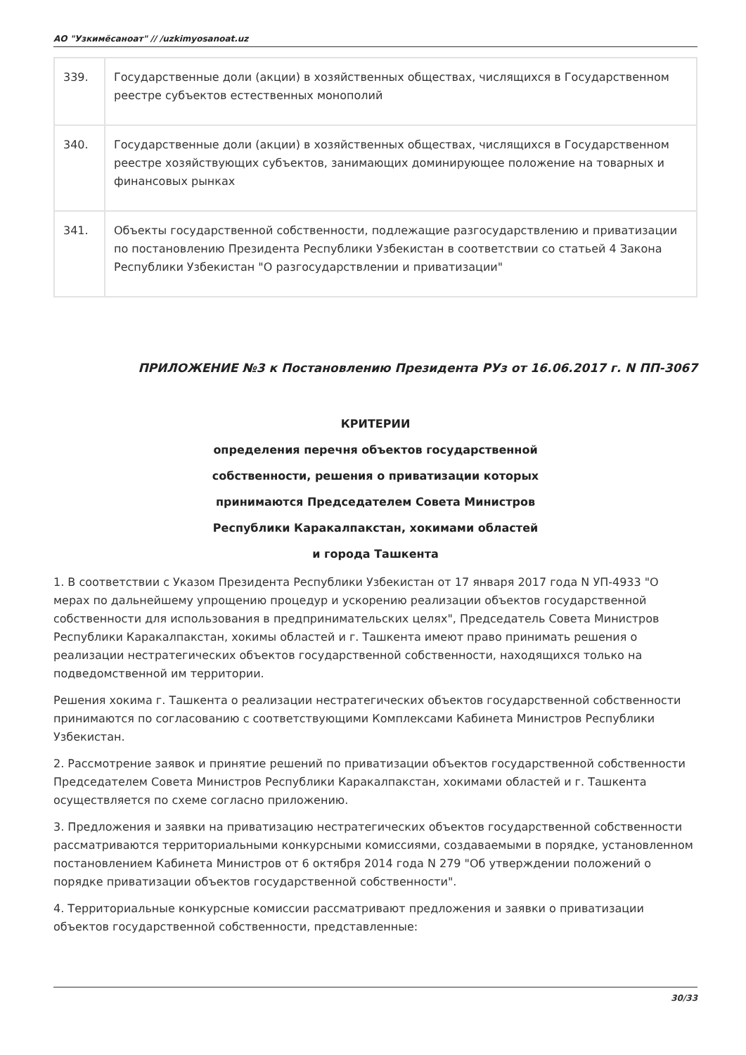АО "Узкимёсаноат" // /uzkimyosanoat.uz
| 339. | Государственные доли (акции) в хозяйственных обществах, числящихся в Государственном реестре субъектов естественных монополий |
| 340. | Государственные доли (акции) в хозяйственных обществах, числящихся в Государственном реестре хозяйствующих субъектов, занимающих доминирующее положение на товарных и финансовых рынках |
| 341. | Объекты государственной собственности, подлежащие разгосударствлению и приватизации по постановлению Президента Республики Узбекистан в соответствии со статьей 4 Закона Республики Узбекистан "О разгосударствлении и приватизации" |
ПРИЛОЖЕНИЕ №3 к Постановлению Президента РУз от 16.06.2017 г. N ПП-3067
КРИТЕРИИ
определения перечня объектов государственной
собственности, решения о приватизации которых
принимаются Председателем Совета Министров
Республики Каракалпакстан, хокимами областей
и города Ташкента
1. В соответствии с Указом Президента Республики Узбекистан от 17 января 2017 года N УП-4933 "О мерах по дальнейшему упрощению процедур и ускорению реализации объектов государственной собственности для использования в предпринимательских целях", Председатель Совета Министров Республики Каракалпакстан, хокимы областей и г. Ташкента имеют право принимать решения о реализации нестратегических объектов государственной собственности, находящихся только на подведомственной им территории.
Решения хокима г. Ташкента о реализации нестратегических объектов государственной собственности принимаются по согласованию с соответствующими Комплексами Кабинета Министров Республики Узбекистан.
2. Рассмотрение заявок и принятие решений по приватизации объектов государственной собственности Председателем Совета Министров Республики Каракалпакстан, хокимами областей и г. Ташкента осуществляется по схеме согласно приложению.
3. Предложения и заявки на приватизацию нестратегических объектов государственной собственности рассматриваются территориальными конкурсными комиссиями, создаваемыми в порядке, установленном постановлением Кабинета Министров от 6 октября 2014 года N 279 "Об утверждении положений о порядке приватизации объектов государственной собственности".
4. Территориальные конкурсные комиссии рассматривают предложения и заявки о приватизации объектов государственной собственности, представленные:
30/33